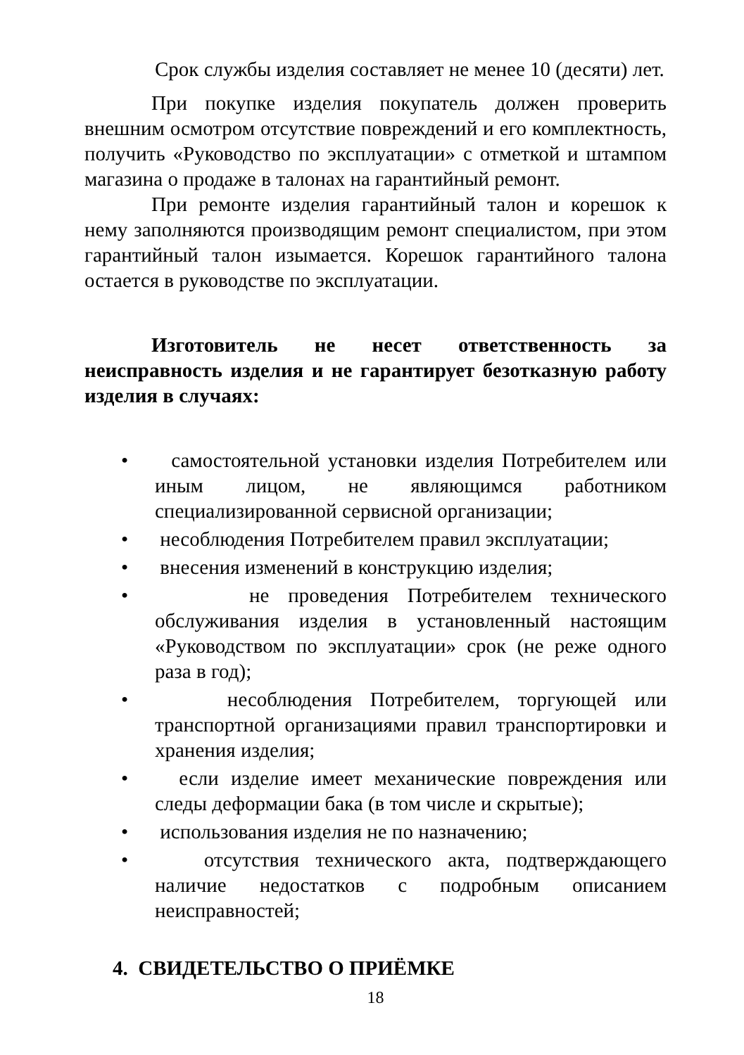Срок службы изделия составляет не менее 10 (десяти) лет.
При покупке изделия покупатель должен проверить внешним осмотром отсутствие повреждений и его комплектность, получить «Руководство по эксплуатации» с отметкой и штампом магазина о продаже в талонах на гарантийный ремонт.
При ремонте изделия гарантийный талон и корешок к нему заполняются производящим ремонт специалистом, при этом гарантийный талон изымается. Корешок гарантийного талона остается в руководстве по эксплуатации.
Изготовитель не несет ответственность за неисправность изделия и не гарантирует безотказную работу изделия в случаях:
• самостоятельной установки изделия Потребителем или иным лицом, не являющимся работником специализированной сервисной организации;
• несоблюдения Потребителем правил эксплуатации;
• внесения изменений в конструкцию изделия;
• не проведения Потребителем технического обслуживания изделия в установленный настоящим «Руководством по эксплуатации» срок (не реже одного раза в год);
• несоблюдения Потребителем, торгующей или транспортной организациями правил транспортировки и хранения изделия;
• если изделие имеет механические повреждения или следы деформации бака (в том числе и скрытые);
• использования изделия не по назначению;
• отсутствия технического акта, подтверждающего наличие недостатков с подробным описанием неисправностей;
4. СВИДЕТЕЛЬСТВО О ПРИЁМКЕ
18